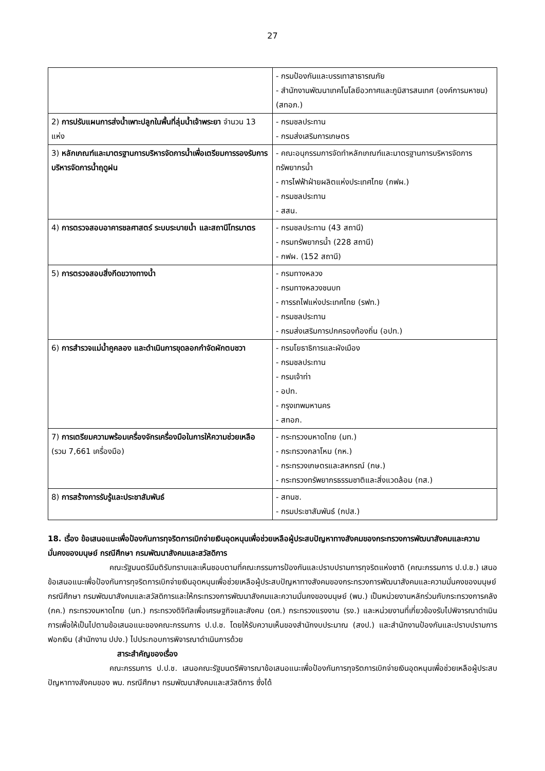27
| | - กรมป้องกันและบรรเทาสาธารณภัย - สำนักงานพัฒนาเทคโนโลยีอวกาศและภูมิสารสนเทศ (องค์การมหาชน) (สทอภ.) |
| 2) การปรับแผนการส่งน้ำเพาะปลูกในพื้นที่ลุ่มน้ำเจ้าพระยา จำนวน 13 แห่ง | - กรมชลประทาน - กรมส่งเสริมการเกษตร |
| 3) หลักเกณฑ์และมาตรฐานการบริหารจัดการน้ำเพื่อเตรียมการรองรับการบริหารจัดการน้ำฤดูฝน | - คณะอนุกรรมการจัดทำหลักเกณฑ์และมาตรฐานการบริหารจัดการทรัพยากรน้ำ - การไฟฟ้าฝ่ายผลิตแห่งประเทศไทย (กฟผ.) - กรมชลประทาน - สสน. |
| 4) การตรวจสอบอาคารชลศาสตร์ ระบบระบายน้ำ และสถานีโทรมาตร | - กรมชลประทาน (43 สถานี) - กรมทรัพยากรน้ำ (228 สถานี) - กฟผ. (152 สถานี) |
| 5) การตรวจสอบสิ่งกีดขวางทางน้ำ | - กรมทางหลวง - กรมทางหลวงชนบท - การรถไฟแห่งประเทศไทย (รฟท.) - กรมชลประทาน - กรมส่งเสริมการปกครองท้องถิ่น (อปท.) |
| 6) การสำรวจแม่น้ำคูคลอง และดำเนินการขุดลอกกำจัดผักตบชวา | - กรมโยธาธิการและผังเมือง - กรมชลประทาน - กรมเจ้าท่า - อปท. - กรุงเทพมหานคร - สทอภ. |
| 7) การเตรียมความพร้อมเครื่องจักรเครื่องมือในการให้ความช่วยเหลือ (รวม 7,661 เครื่องมือ) | - กระทรวงมหาดไทย (มท.) - กระทรวงกลาโหม (กห.) - กระทรวงเกษตรและสหกรณ์ (กษ.) - กระทรวงทรัพยากรธรรมชาติและสิ่งแวดล้อม (ทส.) |
| 8) การสร้างการรับรู้และประชาสัมพันธ์ | - สทนช. - กรมประชาสัมพันธ์ (กปส.) |
18. เรื่อง ข้อเสนอแนะเพื่อป้องกันการทุจริตการเบิกจ่ายเงินอุดหนุนเพื่อช่วยเหลือผู้ประสบปัญหาทางสังคมของกระทรวงการพัฒนาสังคมและความมั่นคงของมนุษย์ กรณีศึกษา กรมพัฒนาสังคมและสวัสดิการ
คณะรัฐมนตรีมีมติรับทราบและเห็นชอบตามที่คณะกรรมการป้องกันและปราบปรามการทุจริตแห่งชาติ (คณะกรรมการ ป.ป.ช.) เสนอข้อเสนอแนะเพื่อป้องกันการทุจริตการเบิกจ่ายเงินอุดหนุนเพื่อช่วยเหลือผู้ประสบปัญหาทางสังคมของกระทรวงการพัฒนาสังคมและความมั่นคงของมนุษย์ กรณีศึกษา กรมพัฒนาสังคมและสวัสดิการและให้กระทรวงการพัฒนาสังคมและความมั่นคงของมนุษย์ (พม.) เป็นหน่วยงานหลักร่วมกับกระทรวงการคลัง (กค.) กระทรวงมหาดไทย (มท.) กระทรวงดิจิทัลเพื่อเศรษฐกิจและสังคม (ดศ.) กระทรวงแรงงาน (รง.) และหน่วยงานที่เกี่ยวข้องรับไปพิจารณาดำเนินการเพื่อให้เป็นไปตามข้อเสนอแนะของคณะกรรมการ ป.ป.ช. โดยให้รับความเห็นของสำนักงบประมาณ (สงป.) และสำนักงานป้องกันและปราบปรามการฟอกเงิน (สำนักงาน ปปง.) ไปประกอบการพิจารณาดำเนินการด้วย
สาระสำคัญของเรื่อง
คณะกรรมการ ป.ป.ช. เสนอคณะรัฐมนตรีพิจารณาข้อเสนอแนะเพื่อป้องกันการทุจริตการเบิกจ่ายเงินอุดหนุนเพื่อช่วยเหลือผู้ประสบปัญหาทางสังคมของ พม. กรณีศึกษา กรมพัฒนาสังคมและสวัสดิการ ซึ่งได้